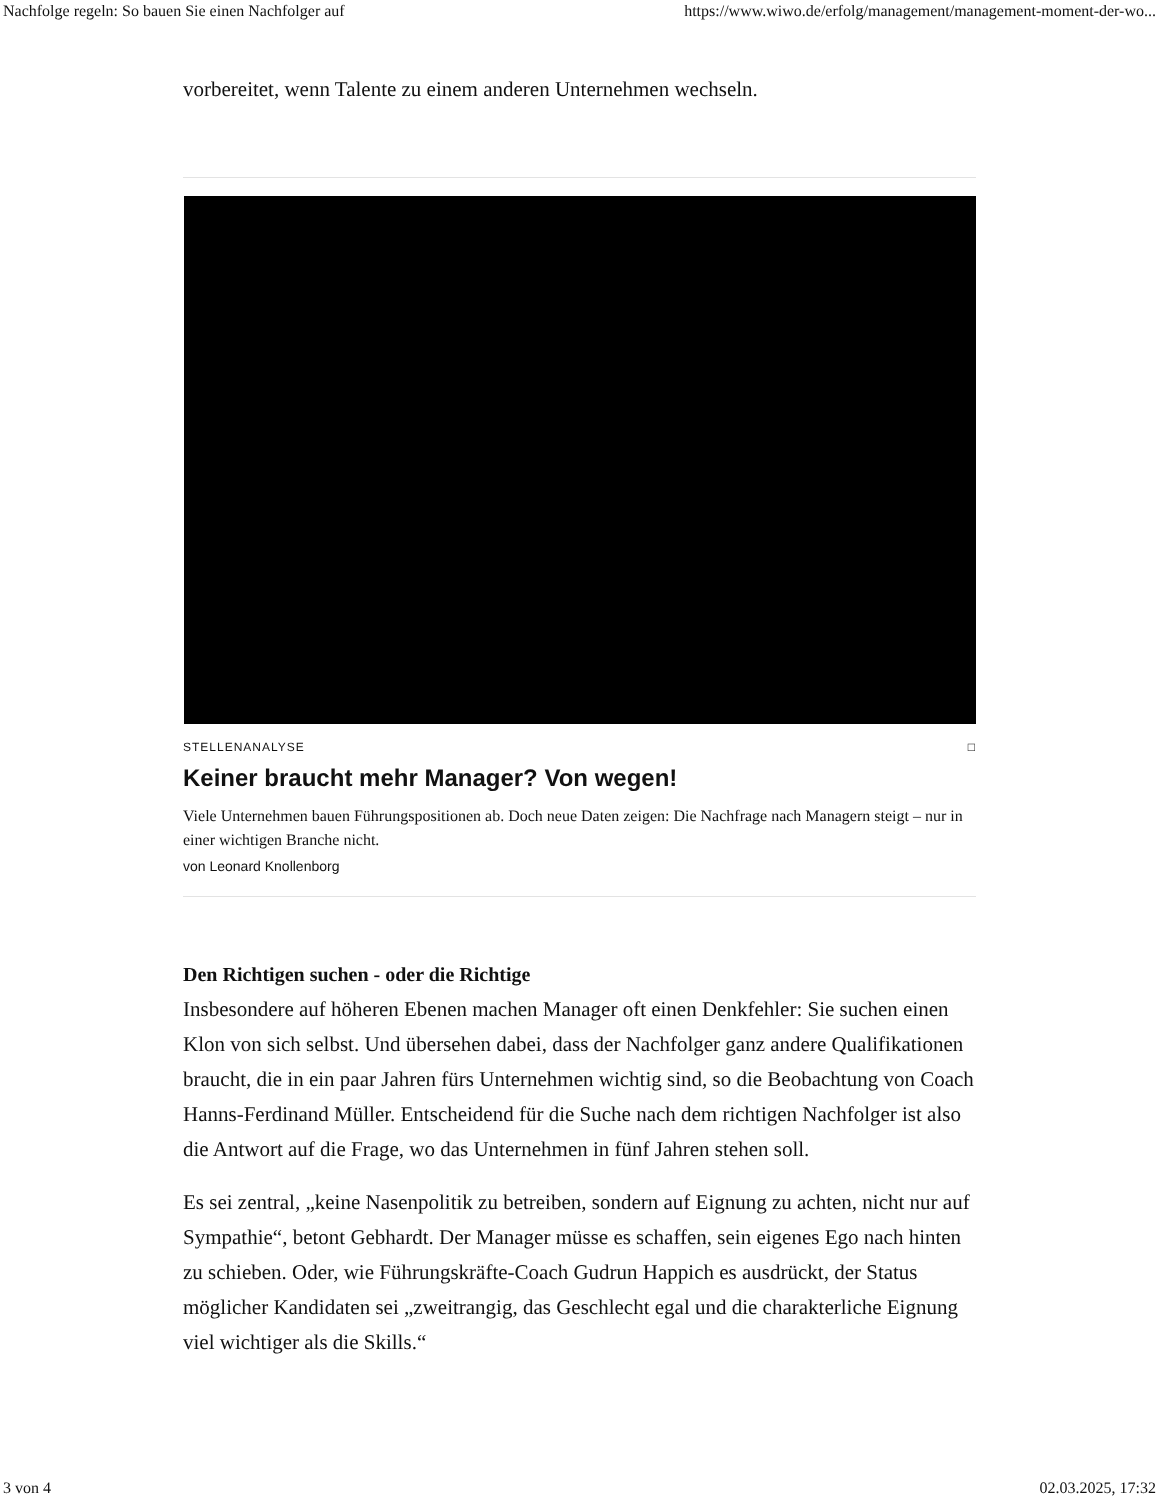Nachfolge regeln: So bauen Sie einen Nachfolger auf https://www.wiwo.de/erfolg/management/management-moment-der-wo...
vorbereitet, wenn Talente zu einem anderen Unternehmen wechseln.
STELLENANALYSE □
Keiner braucht mehr Manager? Von wegen!
Viele Unternehmen bauen Führungspositionen ab. Doch neue Daten zeigen: Die Nachfrage nach Managern steigt – nur in einer wichtigen Branche nicht.
von Leonard Knollenborg
Den Richtigen suchen - oder die Richtige
Insbesondere auf höheren Ebenen machen Manager oft einen Denkfehler: Sie suchen einen Klon von sich selbst. Und übersehen dabei, dass der Nachfolger ganz andere Qualifikationen braucht, die in ein paar Jahren fürs Unternehmen wichtig sind, so die Beobachtung von Coach Hanns-Ferdinand Müller. Entscheidend für die Suche nach dem richtigen Nachfolger ist also die Antwort auf die Frage, wo das Unternehmen in fünf Jahren stehen soll.
Es sei zentral, „keine Nasenpolitik zu betreiben, sondern auf Eignung zu achten, nicht nur auf Sympathie“, betont Gebhardt. Der Manager müsse es schaffen, sein eigenes Ego nach hinten zu schieben. Oder, wie Führungskräfte-Coach Gudrun Happich es ausdrückt, der Status möglicher Kandidaten sei „zweitrangig, das Geschlecht egal und die charakterliche Eignung viel wichtiger als die Skills.“
3 von 4 02.03.2025, 17:32